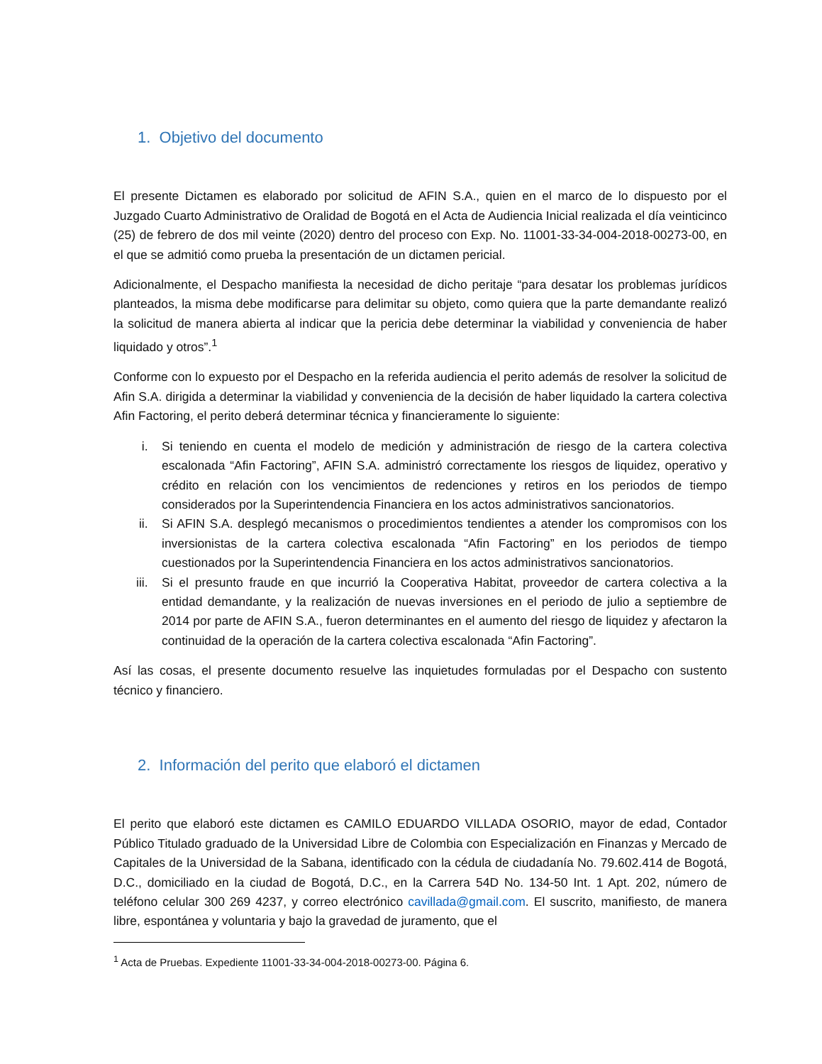1. Objetivo del documento
El presente Dictamen es elaborado por solicitud de AFIN S.A., quien en el marco de lo dispuesto por el Juzgado Cuarto Administrativo de Oralidad de Bogotá en el Acta de Audiencia Inicial realizada el día veinticinco (25) de febrero de dos mil veinte (2020) dentro del proceso con Exp. No. 11001-33-34-004-2018-00273-00, en el que se admitió como prueba la presentación de un dictamen pericial.
Adicionalmente, el Despacho manifiesta la necesidad de dicho peritaje “para desatar los problemas jurídicos planteados, la misma debe modificarse para delimitar su objeto, como quiera que la parte demandante realizó la solicitud de manera abierta al indicar que la pericia debe determinar la viabilidad y conveniencia de haber liquidado y otros”.<sup>1</sup>
Conforme con lo expuesto por el Despacho en la referida audiencia el perito además de resolver la solicitud de Afin S.A. dirigida a determinar la viabilidad y conveniencia de la decisión de haber liquidado la cartera colectiva Afin Factoring, el perito deberá determinar técnica y financieramente lo siguiente:
i. Si teniendo en cuenta el modelo de medición y administración de riesgo de la cartera colectiva escalonada “Afin Factoring”, AFIN S.A. administró correctamente los riesgos de liquidez, operativo y crédito en relación con los vencimientos de redenciones y retiros en los periodos de tiempo considerados por la Superintendencia Financiera en los actos administrativos sancionatorios.
ii. Si AFIN S.A. desplegó mecanismos o procedimientos tendientes a atender los compromisos con los inversionistas de la cartera colectiva escalonada “Afin Factoring” en los periodos de tiempo cuestionados por la Superintendencia Financiera en los actos administrativos sancionatorios.
iii. Si el presunto fraude en que incurrió la Cooperativa Habitat, proveedor de cartera colectiva a la entidad demandante, y la realización de nuevas inversiones en el periodo de julio a septiembre de 2014 por parte de AFIN S.A., fueron determinantes en el aumento del riesgo de liquidez y afectaron la continuidad de la operación de la cartera colectiva escalonada “Afin Factoring”.
Así las cosas, el presente documento resuelve las inquietudes formuladas por el Despacho con sustento técnico y financiero.
2. Información del perito que elaboró el dictamen
El perito que elaboró este dictamen es CAMILO EDUARDO VILLADA OSORIO, mayor de edad, Contador Público Titulado graduado de la Universidad Libre de Colombia con Especialización en Finanzas y Mercado de Capitales de la Universidad de la Sabana, identificado con la cédula de ciudadanía No. 79.602.414 de Bogotá, D.C., domiciliado en la ciudad de Bogotá, D.C., en la Carrera 54D No. 134-50 Int. 1 Apt. 202, número de teléfono celular 300 269 4237, y correo electrónico cavillada@gmail.com. El suscrito, manifiesto, de manera libre, espontánea y voluntaria y bajo la gravedad de juramento, que el
<sup>1</sup> Acta de Pruebas. Expediente 11001-33-34-004-2018-00273-00. Página 6.